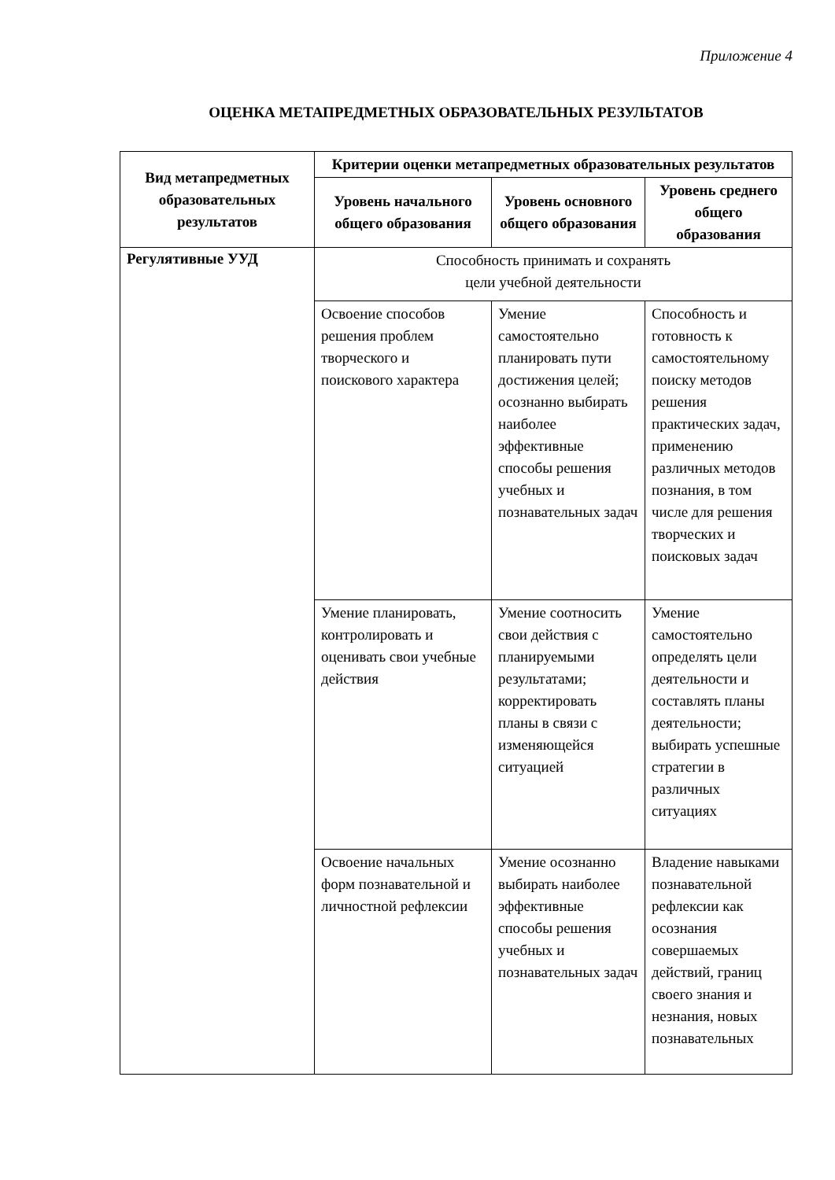Приложение 4
ОЦЕНКА МЕТАПРЕДМЕТНЫХ ОБРАЗОВАТЕЛЬНЫХ РЕЗУЛЬТАТОВ
| Вид метапредметных образовательных результатов | Критерии оценки метапредметных образовательных результатов | | |
| --- | --- | --- | --- |
| | Уровень начального общего образования | Уровень основного общего образования | Уровень среднего общего образования |
| Регулятивные УУД | Способность принимать и сохранять цели учебной деятельности | | |
| | Освоение способов решения проблем творческого и поискового характера | Умение самостоятельно планировать пути достижения целей; осознанно выбирать наиболее эффективные способы решения учебных и познавательных задач | Способность и готовность к самостоятельному поиску методов решения практических задач, применению различных методов познания, в том числе для решения творческих и поисковых задач |
| | Умение планировать, контролировать и оценивать свои учебные действия | Умение соотносить свои действия с планируемыми результатами; корректировать планы в связи с изменяющейся ситуацией | Умение самостоятельно определять цели деятельности и составлять планы деятельности; выбирать успешные стратегии в различных ситуациях |
| | Освоение начальных форм познавательной и личностной рефлексии | Умение осознанно выбирать наиболее эффективные способы решения учебных и познавательных задач | Владение навыками познавательной рефлексии как осознания совершаемых действий, границ своего знания и незнания, новых познавательных |